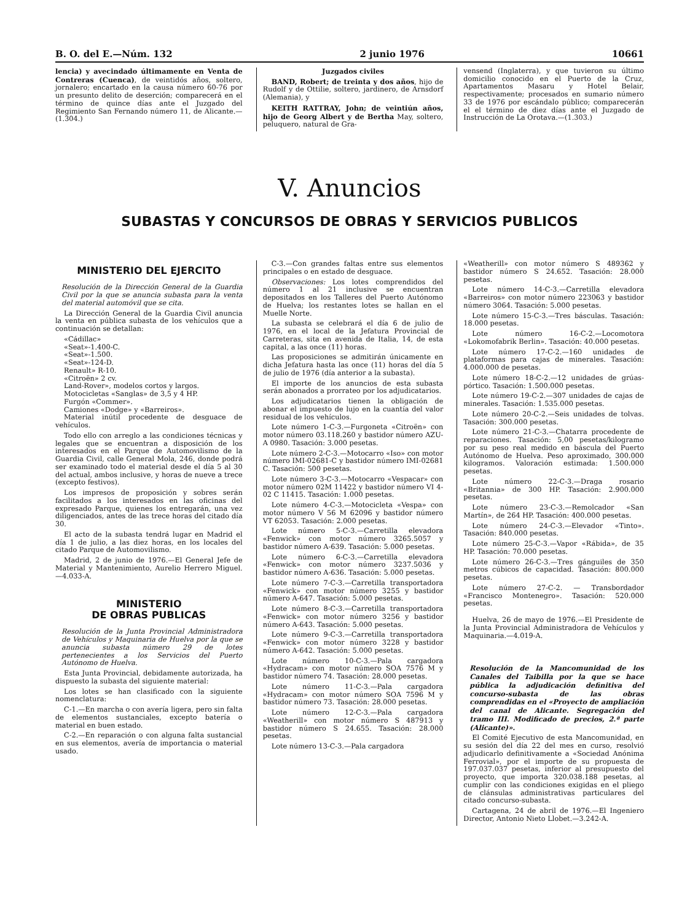B. O. del E.—Núm. 132 2 junio 1976 10661
lencia) y avecindado últimamente en Venta de Contreras (Cuenca), de veintidós años, soltero, jornalero; encartado en la causa número 60-76 por un presunto delito de deserción; comparecerá en el término de quince días ante el Juzgado del Regimiento San Fernando número 11, de Alicante.—(1.304.)
Juzgados civiles
BAND, Robert; de treinta y dos años, hijo de Rudolf y de Ottilie, soltero, jardinero, de Arnsdorf (Alemania), y
KEITH RATTRAY, John; de veintiún años, hijo de Georg Albert y de Bertha May, soltero, peluquero, natural de Gra-
vensend (Inglaterra), y que tuvieron su último domicilio conocido en el Puerto de la Cruz, Apartamentos Masaru y Hotel Belair, respectivamente; procesados en sumario número 33 de 1976 por escándalo público; comparecerán el el término de diez días ante el Juzgado de Instrucción de La Orotava.—(1.303.)
V. Anuncios
SUBASTAS Y CONCURSOS DE OBRAS Y SERVICIOS PUBLICOS
MINISTERIO DEL EJERCITO
Resolución de la Dirección General de la Guardia Civil por la que se anuncia subasta para la venta del material automóvil que se cita.
La Dirección General de la Guardia Civil anuncia la venta en pública subasta de los vehículos que a continuación se detallan:
«Cádillac»
«Seat»-1.400-C.
«Seat»-1.500.
«Seat»-124-D.
Renault» R-10.
«Citroën» 2 cv.
Land-Rover», modelos cortos y largos.
Motocicletas «Sanglas» de 3,5 y 4 HP.
Furgón «Commer».
Camiones «Dodge» y «Barreiros».
Material inútil procedente de desguace de vehículos.
Todo ello con arreglo a las condiciones técnicas y legales que se encuentran a disposición de los interesados en el Parque de Automovilismo de la Guardia Civil, calle General Mola, 246, donde podrá ser examinado todo el material desde el día 5 al 30 del actual, ambos inclusive, y horas de nueve a trece (excepto festivos).
Los impresos de proposición y sobres serán facilitados a los interesados en las oficinas del expresado Parque, quienes los entregarán, una vez diligenciados, antes de las trece horas del citado día 30.
El acto de la subasta tendrá lugar en Madrid el día 1 de julio, a las diez horas, en los locales del citado Parque de Automovilismo.
Madrid, 2 de junio de 1976.—El General Jefe de Material y Mantenimiento, Aurelio Herrero Miguel.—4.033-A.
MINISTERIO
DE OBRAS PUBLICAS
Resolución de la Junta Provincial Administradora de Vehículos y Maquinaria de Huelva por la que se anuncia subasta número 29 de lotes pertenecientes a los Servicios del Puerto Autónomo de Huelva.
Esta Junta Provincial, debidamente autorizada, ha dispuesto la subasta del siguiente material:
Los lotes se han clasificado con la siguiente nomenclatura:
C-1.—En marcha o con avería ligera, pero sin falta de elementos sustanciales, excepto batería o material en buen estado.
C-2.—En reparación o con alguna falta sustancial en sus elementos, avería de importancia o material usado.
C-3.—Con grandes faltas entre sus elementos principales o en estado de desguace.
Observaciones: Los lotes comprendidos del número 1 al 21 inclusive se encuentran depositados en los Talleres del Puerto Autónomo de Huelva; los restantes lotes se hallan en el Muelle Norte.
La subasta se celebrará el día 6 de julio de 1976, en el local de la Jefatura Provincial de Carreteras, sita en avenida de Italia, 14, de esta capital, a las once (11) horas.
Las proposiciones se admitirán únicamente en dicha Jefatura hasta las once (11) horas del día 5 de julio de 1976 (día anterior a la subasta).
El importe de los anuncios de esta subasta serán abonados a prorrateo por los adjudicatarios.
Los adjudicatarios tienen la obligación de abonar el impuesto de lujo en la cuantía del valor residual de los vehículos.
Lote número 1-C-3.—Furgoneta «Citroën» con motor número 03.118.260 y bastidor número AZU-A 0980. Tasación: 3.000 pesetas.
Lote número 2-C-3.—Motocarro «Iso» con motor número IMI-02681-C y bastidor número IMI-02681 C. Tasación: 500 pesetas.
Lote número 3-C-3.—Motocarro «Vespacar» con motor número 02M 11422 y bastidor número VI 4-02 C 11415. Tasación: 1.000 pesetas.
Lote número 4-C-3.—Motocicleta «Vespa» con motor número V 56 M 62096 y bastidor número VT 62053. Tasación: 2.000 pesetas.
Lote número 5-C-3.—Carretilla elevadora «Fenwick» con motor número 3265.5057 y bastidor número A-639. Tasación: 5.000 pesetas.
Lote número 6-C-3.—Carretilla elevadora «Fenwick» con motor número 3237.5036 y bastidor número A-636. Tasación: 5.000 pesetas.
Lote número 7-C-3.—Carretilla transportadora «Fenwick» con motor número 3255 y bastidor número A-647. Tasación: 5.000 pesetas.
Lote número 8-C-3.—Carretilla transportadora «Fenwick» con motor número 3256 y bastidor número A-643. Tasación: 5.000 pesetas.
Lote número 9-C-3.—Carretilla transportadora «Fenwick» con motor número 3228 y bastidor número A-642. Tasación: 5.000 pesetas.
Lote número 10-C-3.—Pala cargadora «Hydracam» con motor número SOA 7576 M y bastidor número 74. Tasación: 28.000 pesetas.
Lote número 11-C-3.—Pala cargadora «Hydracam» con motor número SOA 7596 M y bastidor número 73. Tasación: 28.000 pesetas.
Lote número 12-C-3.—Pala cargadora «Weatherill» con motor número S 487913 y bastidor número S 24.655. Tasación: 28.000 pesetas.
Lote número 13-C-3.—Pala cargadora
«Weatherill» con motor número S 489362 y bastidor número S 24.652. Tasación: 28.000 pesetas.
Lote número 14-C-3.—Carretilla elevadora «Barreiros» con motor número 223063 y bastidor número 3064. Tasación: 5.000 pesetas.
Lote número 15-C-3.—Tres básculas. Tasación: 18.000 pesetas.
Lote número 16-C-2.—Locomotora «Lokomofabrik Berlin». Tasación: 40.000 pesetas.
Lote número 17-C-2.—160 unidades de plataformas para cajas de minerales. Tasación: 4.000.000 de pesetas.
Lote número 18-C-2.—12 unidades de grúas-pórtico. Tasación: 1.500.000 pesetas.
Lote número 19-C-2.—307 unidades de cajas de minerales. Tasación: 1.535.000 pesetas.
Lote número 20-C-2.—Seis unidades de tolvas. Tasación: 300.000 pesetas.
Lote número 21-C-3.—Chatarra procedente de reparaciones. Tasación: 5,00 pesetas/kilogramo por su peso real medido en báscula del Puerto Autónomo de Huelva. Peso aproximado, 300.000 kilogramos. Valoración estimada: 1.500.000 pesetas.
Lote número 22-C-3.—Draga rosario «Britannia» de 300 HP. Tasación: 2.900.000 pesetas.
Lote número 23-C-3.—Remolcador «San Martín», de 264 HP. Tasación: 400.000 pesetas.
Lote número 24-C-3.—Elevador «Tinto». Tasación: 840.000 pesetas.
Lote número 25-C-3.—Vapor «Rábida», de 35 HP. Tasación: 70.000 pesetas.
Lote número 26-C-3.—Tres gánguiles de 350 metros cúbicos de capacidad. Tasación: 800.000 pesetas.
Lote número 27-C-2. — Transbordador «Francisco Montenegro». Tasación: 520.000 pesetas.
Huelva, 26 de mayo de 1976.—El Presidente de la Junta Provincial Administradora de Vehículos y Maquinaria.—4.019-A.
Resolución de la Mancomunidad de los Canales del Taibilla por la que se hace pública la adjudicación definitiva del concurso-subasta de las obras comprendidas en el «Proyecto de ampliación del canal de Alicante. Segregación del tramo III. Modificado de precios, 2.ª parte (Alicante)».
El Comité Ejecutivo de esta Mancomunidad, en su sesión del día 22 del mes en curso, resolvió adjudicarlo definitivamente a «Sociedad Anónima Ferrovial», por el importe de su propuesta de 197.037.037 pesetas, inferior al presupuesto del proyecto, que importa 320.038.188 pesetas, al cumplir con las condiciones exigidas en el pliego de clánsulas administrativas particulares del citado concurso-subasta.
Cartagena, 24 de abril de 1976.—El Ingeniero Director, Antonio Nieto Llobet.—3.242-A.